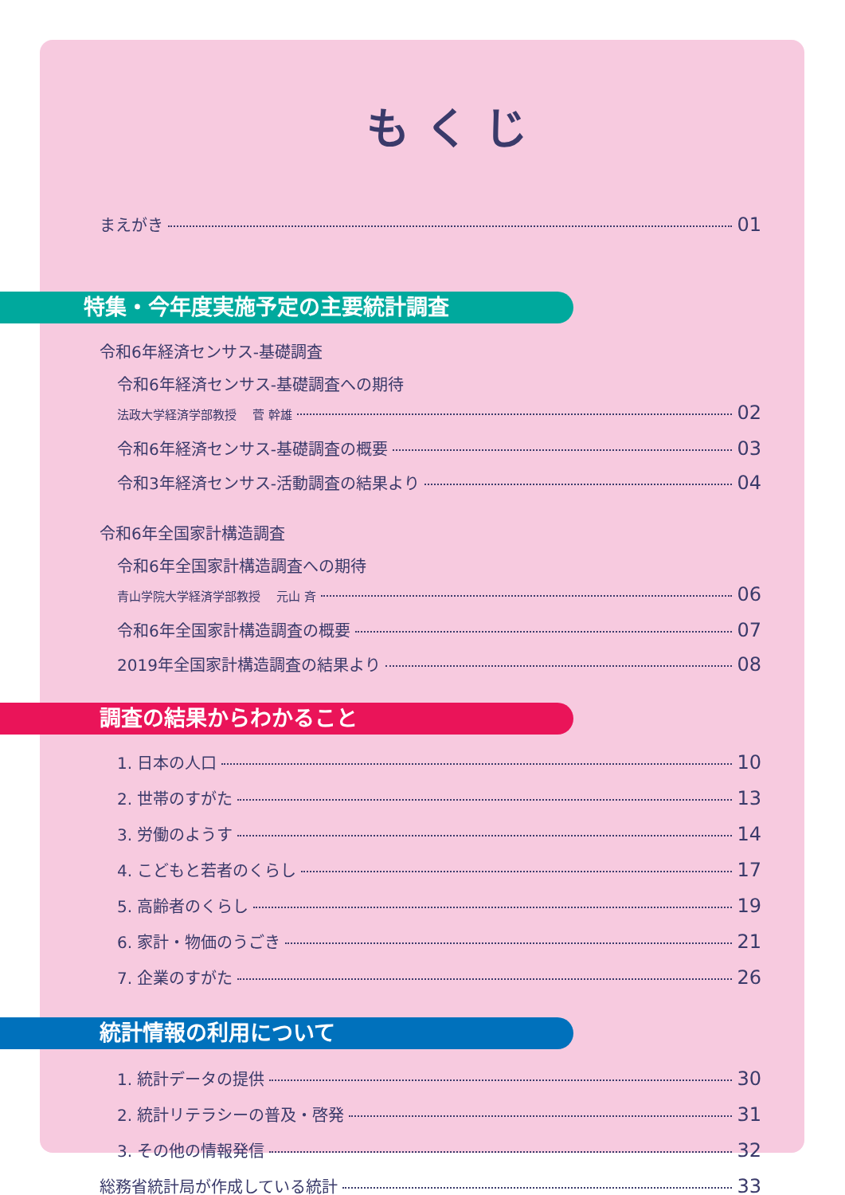もくじ
まえがき 01
特集・今年度実施予定の主要統計調査
令和6年経済センサス‐基礎調査
令和6年経済センサス‐基礎調査への期待
法政大学経済学部教授　 菅 幹雄 02
令和6年経済センサス‐基礎調査の概要 03
令和3年経済センサス‐活動調査の結果より 04
令和6年全国家計構造調査
令和6年全国家計構造調査への期待
青山学院大学経済学部教授　 元山 斉 06
令和6年全国家計構造調査の概要 07
2019年全国家計構造調査の結果より 08
調査の結果からわかること
1. 日本の人口 10
2. 世帯のすがた 13
3. 労働のようす 14
4. こどもと若者のくらし 17
5. 高齢者のくらし 19
6. 家計・物価のうごき 21
7. 企業のすがた 26
統計情報の利用について
1. 統計データの提供 30
2. 統計リテラシーの普及・啓発 31
3. その他の情報発信 32
総務省統計局が作成している統計 33